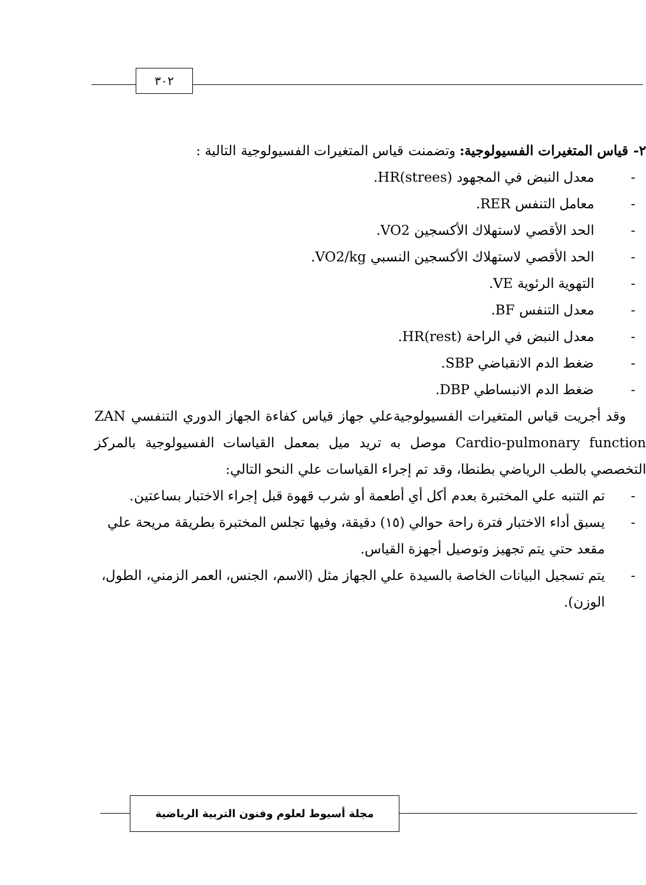٣٠٢
٢- قياس المتغيرات الفسيولوجية: وتضمنت قياس المتغيرات الفسيولوجية التالية :
- معدل النبض في المجهود HR(strees).
- معامل التنفس RER.
- الحد الأقصي لاستهلاك الأكسجين VO2.
- الحد الأقصي لاستهلاك الأكسجين النسبي VO2/kg.
- التهوية الرئوية VE.
- معدل التنفس BF.
- معدل النبض في الراحة HR(rest).
- ضغط الدم الانقباضي SBP.
- ضغط الدم الانبساطي DBP.
وقد أجريت قياس المتغيرات الفسيولوجيةعلي جهاز قياس كفاءة الجهاز الدوري التنفسي ZAN Cardio-pulmonary function موصل به تريد ميل بمعمل القياسات الفسيولوجية بالمركز التخصصي بالطب الرياضي بطنطا، وقد تم إجراء القياسات علي النحو التالي:
- تم التنبه علي المختبرة بعدم أكل أي أطعمة أو شرب قهوة قبل إجراء الاختبار بساعتين.
- يسبق أداء الاختبار فترة راحة حوالي (١٥) دقيقة، وفيها تجلس المختبرة بطريقة مريحة علي مقعد حتي يتم تجهيز وتوصيل أجهزة القياس.
- يتم تسجيل البيانات الخاصة بالسيدة علي الجهاز مثل (الاسم، الجنس، العمر الزمني، الطول، الوزن).
مجلة أسيوط لعلوم وفنون التربية الرياضية